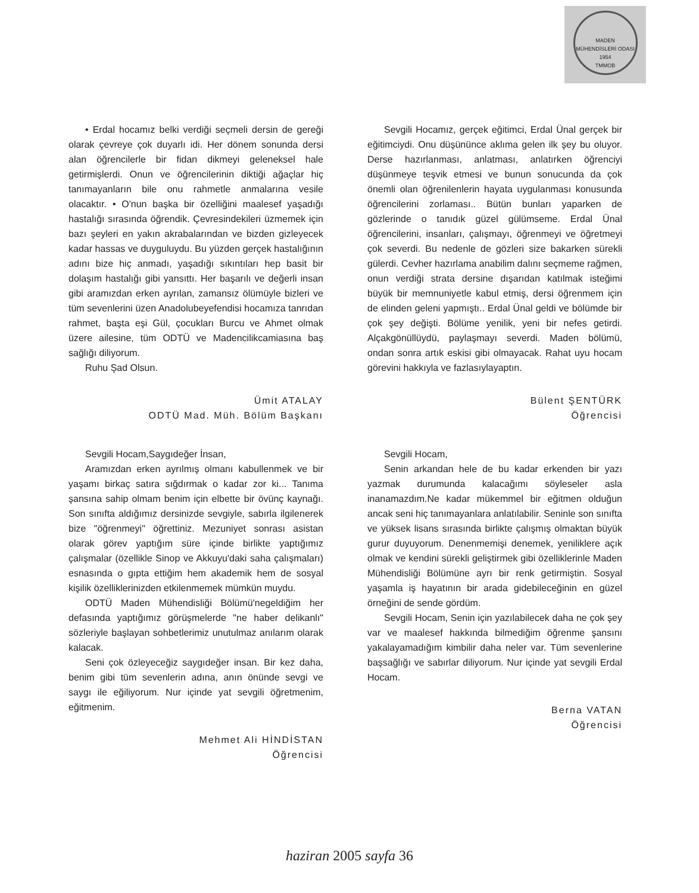MADEN MÜHENDİSLERİ ODASI
1954
TMMOB
• Erdal hocamız belki verdiği seçmeli dersin de gereği olarak çevreye çok duyarlı idi. Her dönem sonunda dersi alan öğrencilerle bir fidan dikmeyi geleneksel hale getirmişlerdi. Onun ve öğrencilerinin diktiği ağaçlar hiç tanımayanların bile onu rahmetle anmalarına vesile olacaktır. • O'nun başka bir özelliğini maalesef yaşadığı hastalığı sırasında öğrendik. Çevresindekileri üzmemek için bazı şeyleri en yakın akrabalarından ve bizden gizleyecek kadar hassas ve duyguluydu. Bu yüzden gerçek hastalığının adını bize hiç anmadı, yaşadığı sıkıntıları hep basit bir dolaşım hastalığı gibi yansıttı. Her başarılı ve değerli insan gibi aramızdan erken ayrılan, zamansız ölümüyle bizleri ve tüm sevenlerini üzen Anadolubeyefendisi hocamıza tanrıdan rahmet, başta eşi Gül, çocukları Burcu ve Ahmet olmak üzere ailesine, tüm ODTÜ ve Madencilikcamiasına baş sağlığı diliyorum.
Ruhu Şad Olsun.
Ümit ATALAY
ODTÜ Mad. Müh. Bölüm Başkanı
Sevgili Hocam,Saygıdeğer İnsan,
Aramızdan erken ayrılmış olmanı kabullenmek ve bir yaşamı birkaç satıra sığdırmak o kadar zor ki... Tanıma şansına sahip olmam benim için elbette bir övünç kaynağı. Son sınıfta aldığımız dersinizde sevgiyle, sabırla ilgilenerek bize "öğrenmeyi" öğrettiniz. Mezuniyet sonrası asistan olarak görev yaptığım süre içinde birlikte yaptığımız çalışmalar (özellikle Sinop ve Akkuyu'daki saha çalışmaları) esnasında o gıpta ettiğim hem akademik hem de sosyal kişilik özelliklerinizden etkilenmemek mümkün muydu.
ODTÜ Maden Mühendisliği Bölümü'negeldiğim her defasında yaptığımız görüşmelerde "ne haber delikanlı" sözleriyle başlayan sohbetlerimiz unutulmaz anılarım olarak kalacak.
Seni çok özleyeceğiz saygıdeğer insan. Bir kez daha, benim gibi tüm sevenlerin adına, anın önünde sevgi ve saygı ile eğiliyorum. Nur içinde yat sevgili öğretmenim, eğitmenim.
Mehmet Ali HİNDİSTAN
Öğrencisi
Sevgili Hocamız, gerçek eğitimci, Erdal Ünal gerçek bir eğitimciydi. Onu düşününce aklıma gelen ilk şey bu oluyor. Derse hazırlanması, anlatması, anlatırken öğrenciyi düşünmeye teşvik etmesi ve bunun sonucunda da çok önemli olan öğrenilenlerin hayata uygulanması konusunda öğrencilerini zorlaması.. Bütün bunları yaparken de gözlerinde o tanıdık güzel gülümseme. Erdal Ünal öğrencilerini, insanları, çalışmayı, öğrenmeyi ve öğretmeyi çok severdi. Bu nedenle de gözleri size bakarken sürekli gülerdi. Cevher hazırlama anabilim dalını seçmeme rağmen, onun verdiği strata dersine dışarıdan katılmak isteğimi büyük bir memnuniyetle kabul etmiş, dersi öğrenmem için de elinden geleni yapmıştı.. Erdal Ünal geldi ve bölümde bir çok şey değişti. Bölüme yenilik, yeni bir nefes getirdi. Alçakgönüllüydü, paylaşmayı severdi. Maden bölümü, ondan sonra artık eskisi gibi olmayacak. Rahat uyu hocam görevini hakkıyla ve fazlasıylayaptın.
Bülent ŞENTÜRK
Öğrencisi
Sevgili Hocam,
Senin arkandan hele de bu kadar erkenden bir yazı yazmak durumunda kalacağımı söyleseler asla inanamazdım.Ne kadar mükemmel bir eğitmen olduğun ancak seni hiç tanımayanlara anlatılabilir. Seninle son sınıfta ve yüksek lisans sırasında birlikte çalışmış olmaktan büyük gurur duyuyorum. Denenmemişi denemek, yeniliklere açık olmak ve kendini sürekli geliştirmek gibi özelliklerinle Maden Mühendisliği Bölümüne ayrı bir renk getirmiştin. Sosyal yaşamla iş hayatının bir arada gidebileceğinin en güzel örneğini de sende gördüm.
Sevgili Hocam, Senin için yazılabilecek daha ne çok şey var ve maalesef hakkında bilmediğim öğrenme şansını yakalayamadığım kimbilir daha neler var. Tüm sevenlerine başsağlığı ve sabırlar diliyorum. Nur içinde yat sevgili Erdal Hocam.
Berna VATAN
Öğrencisi
haziran 2005 sayfa 36